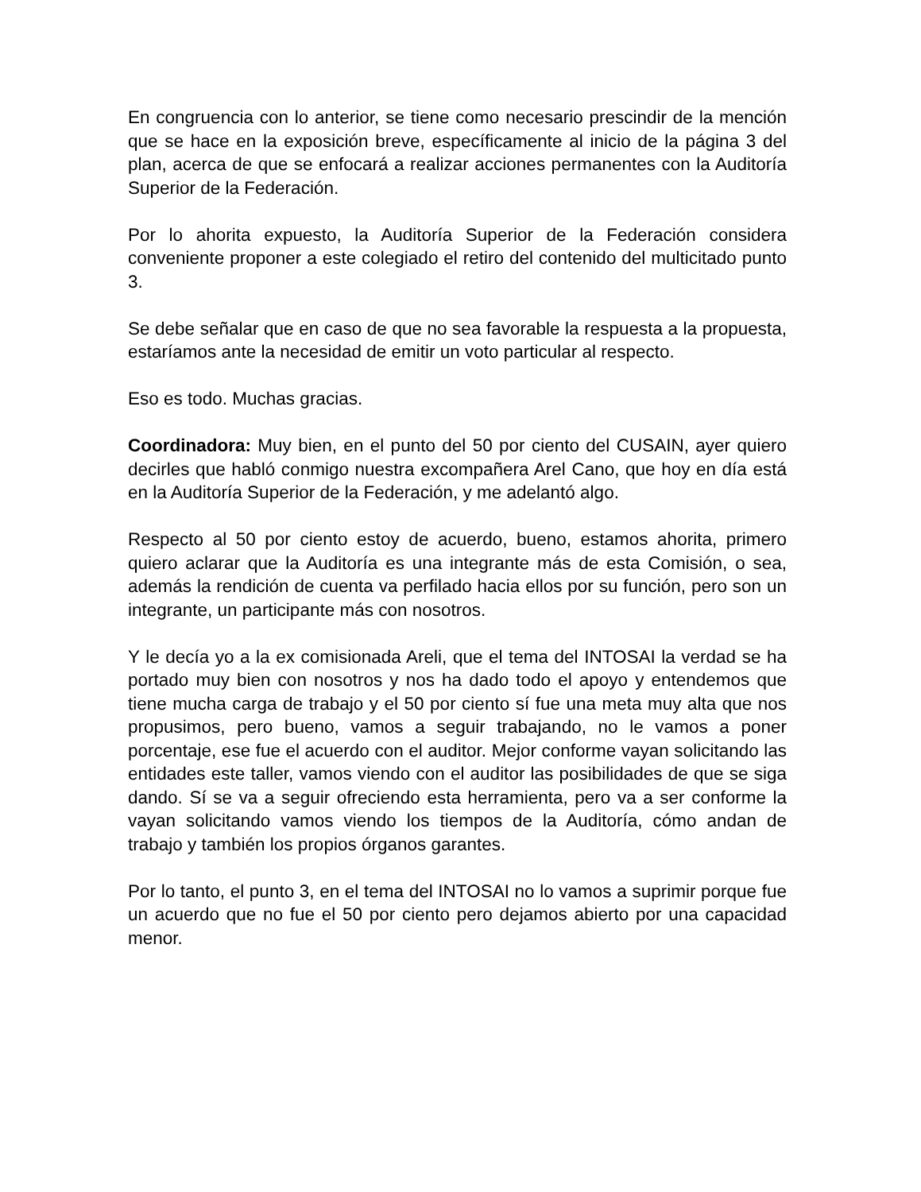En congruencia con lo anterior, se tiene como necesario prescindir de la mención que se hace en la exposición breve, específicamente al inicio de la página 3 del plan, acerca de que se enfocará a realizar acciones permanentes con la Auditoría Superior de la Federación.
Por lo ahorita expuesto, la Auditoría Superior de la Federación considera conveniente proponer a este colegiado el retiro del contenido del multicitado punto 3.
Se debe señalar que en caso de que no sea favorable la respuesta a la propuesta, estaríamos ante la necesidad de emitir un voto particular al respecto.
Eso es todo. Muchas gracias.
Coordinadora: Muy bien, en el punto del 50 por ciento del CUSAIN, ayer quiero decirles que habló conmigo nuestra excompañera Arel Cano, que hoy en día está en la Auditoría Superior de la Federación, y me adelantó algo.
Respecto al 50 por ciento estoy de acuerdo, bueno, estamos ahorita, primero quiero aclarar que la Auditoría es una integrante más de esta Comisión, o sea, además la rendición de cuenta va perfilado hacia ellos por su función, pero son un integrante, un participante más con nosotros.
Y le decía yo a la ex comisionada Areli, que el tema del INTOSAI la verdad se ha portado muy bien con nosotros y nos ha dado todo el apoyo y entendemos que tiene mucha carga de trabajo y el 50 por ciento sí fue una meta muy alta que nos propusimos, pero bueno, vamos a seguir trabajando, no le vamos a poner porcentaje, ese fue el acuerdo con el auditor. Mejor conforme vayan solicitando las entidades este taller, vamos viendo con el auditor las posibilidades de que se siga dando. Sí se va a seguir ofreciendo esta herramienta, pero va a ser conforme la vayan solicitando vamos viendo los tiempos de la Auditoría, cómo andan de trabajo y también los propios órganos garantes.
Por lo tanto, el punto 3, en el tema del INTOSAI no lo vamos a suprimir porque fue un acuerdo que no fue el 50 por ciento pero dejamos abierto por una capacidad menor.